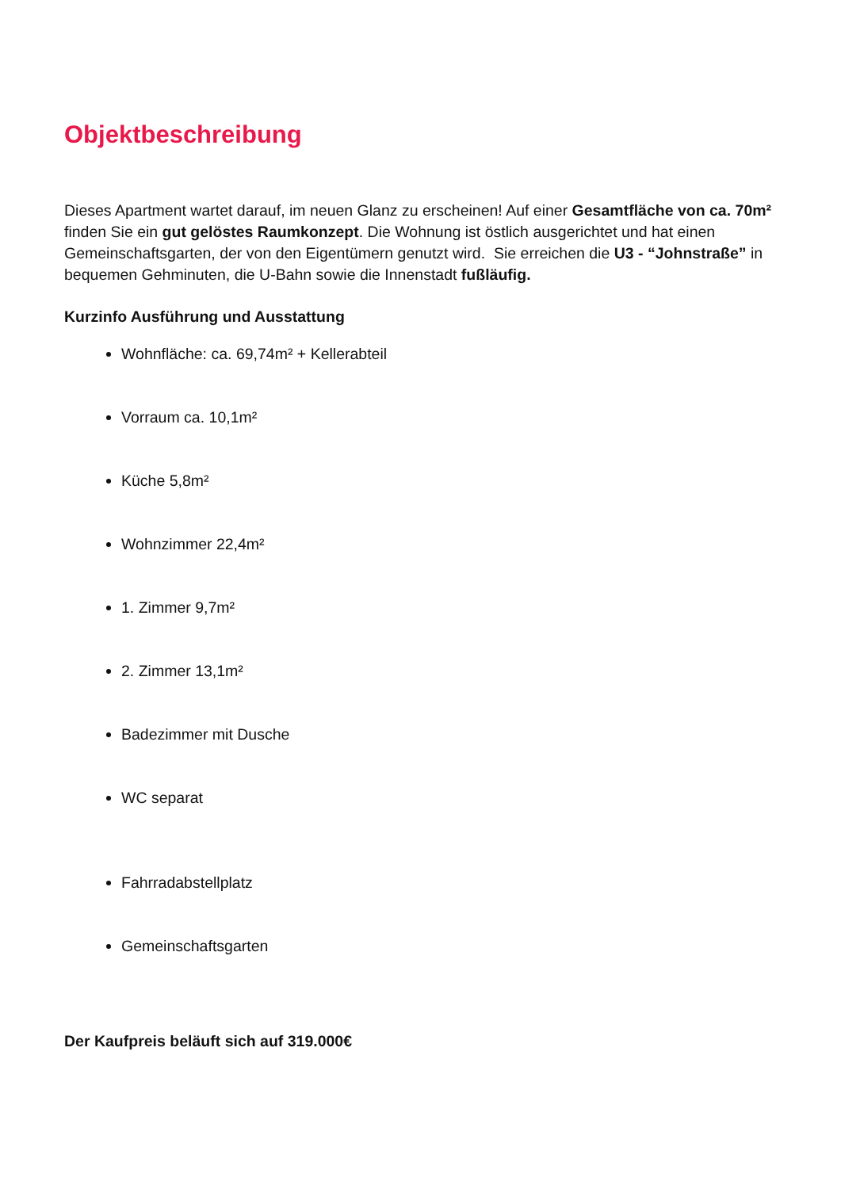Objektbeschreibung
Dieses Apartment wartet darauf, im neuen Glanz zu erscheinen! Auf einer Gesamtfläche von ca. 70m² finden Sie ein gut gelöstes Raumkonzept. Die Wohnung ist östlich ausgerichtet und hat einen Gemeinschaftsgarten, der von den Eigentümern genutzt wird. Sie erreichen die U3 - “Johnstraße” in bequemen Gehminuten, die U-Bahn sowie die Innenstadt fußläufig.
Kurzinfo Ausführung und Ausstattung
Wohnfläche: ca. 69,74m² + Kellerabteil
Vorraum ca. 10,1m²
Küche 5,8m²
Wohnzimmer 22,4m²
1. Zimmer 9,7m²
2. Zimmer 13,1m²
Badezimmer mit Dusche
WC separat
Fahrradabstellplatz
Gemeinschaftsgarten
Der Kaufpreis beläuft sich auf 319.000€